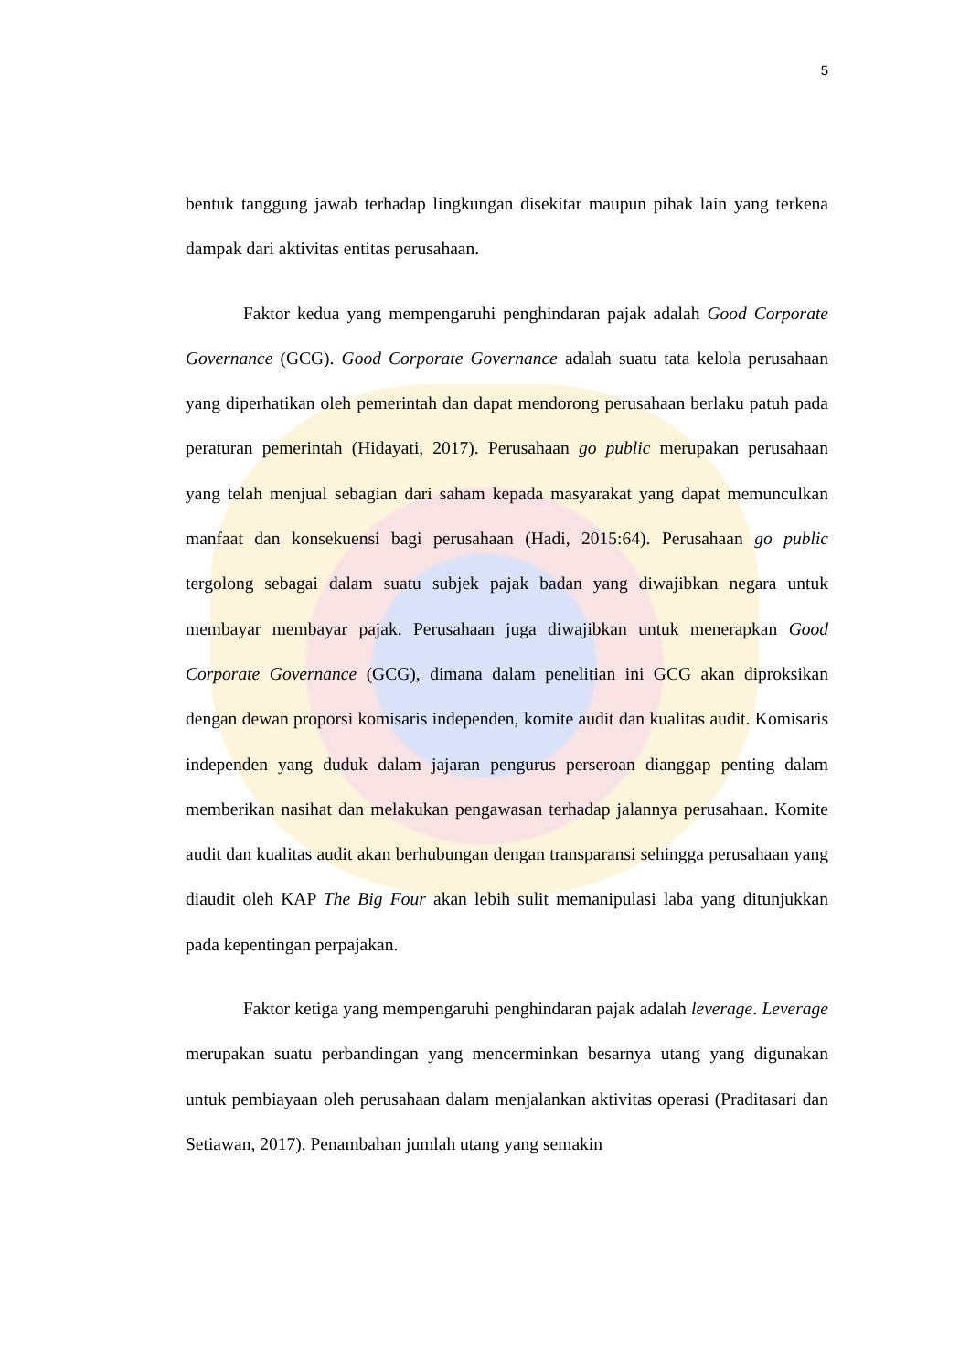5
bentuk tanggung jawab terhadap lingkungan disekitar maupun pihak lain yang terkena dampak dari aktivitas entitas perusahaan.
Faktor kedua yang mempengaruhi penghindaran pajak adalah Good Corporate Governance (GCG). Good Corporate Governance adalah suatu tata kelola perusahaan yang diperhatikan oleh pemerintah dan dapat mendorong perusahaan berlaku patuh pada peraturan pemerintah (Hidayati, 2017). Perusahaan go public merupakan perusahaan yang telah menjual sebagian dari saham kepada masyarakat yang dapat memunculkan manfaat dan konsekuensi bagi perusahaan (Hadi, 2015:64). Perusahaan go public tergolong sebagai dalam suatu subjek pajak badan yang diwajibkan negara untuk membayar membayar pajak. Perusahaan juga diwajibkan untuk menerapkan Good Corporate Governance (GCG), dimana dalam penelitian ini GCG akan diproksikan dengan dewan proporsi komisaris independen, komite audit dan kualitas audit. Komisaris independen yang duduk dalam jajaran pengurus perseroan dianggap penting dalam memberikan nasihat dan melakukan pengawasan terhadap jalannya perusahaan. Komite audit dan kualitas audit akan berhubungan dengan transparansi sehingga perusahaan yang diaudit oleh KAP The Big Four akan lebih sulit memanipulasi laba yang ditunjukkan pada kepentingan perpajakan.
Faktor ketiga yang mempengaruhi penghindaran pajak adalah leverage. Leverage merupakan suatu perbandingan yang mencerminkan besarnya utang yang digunakan untuk pembiayaan oleh perusahaan dalam menjalankan aktivitas operasi (Praditasari dan Setiawan, 2017). Penambahan jumlah utang yang semakin